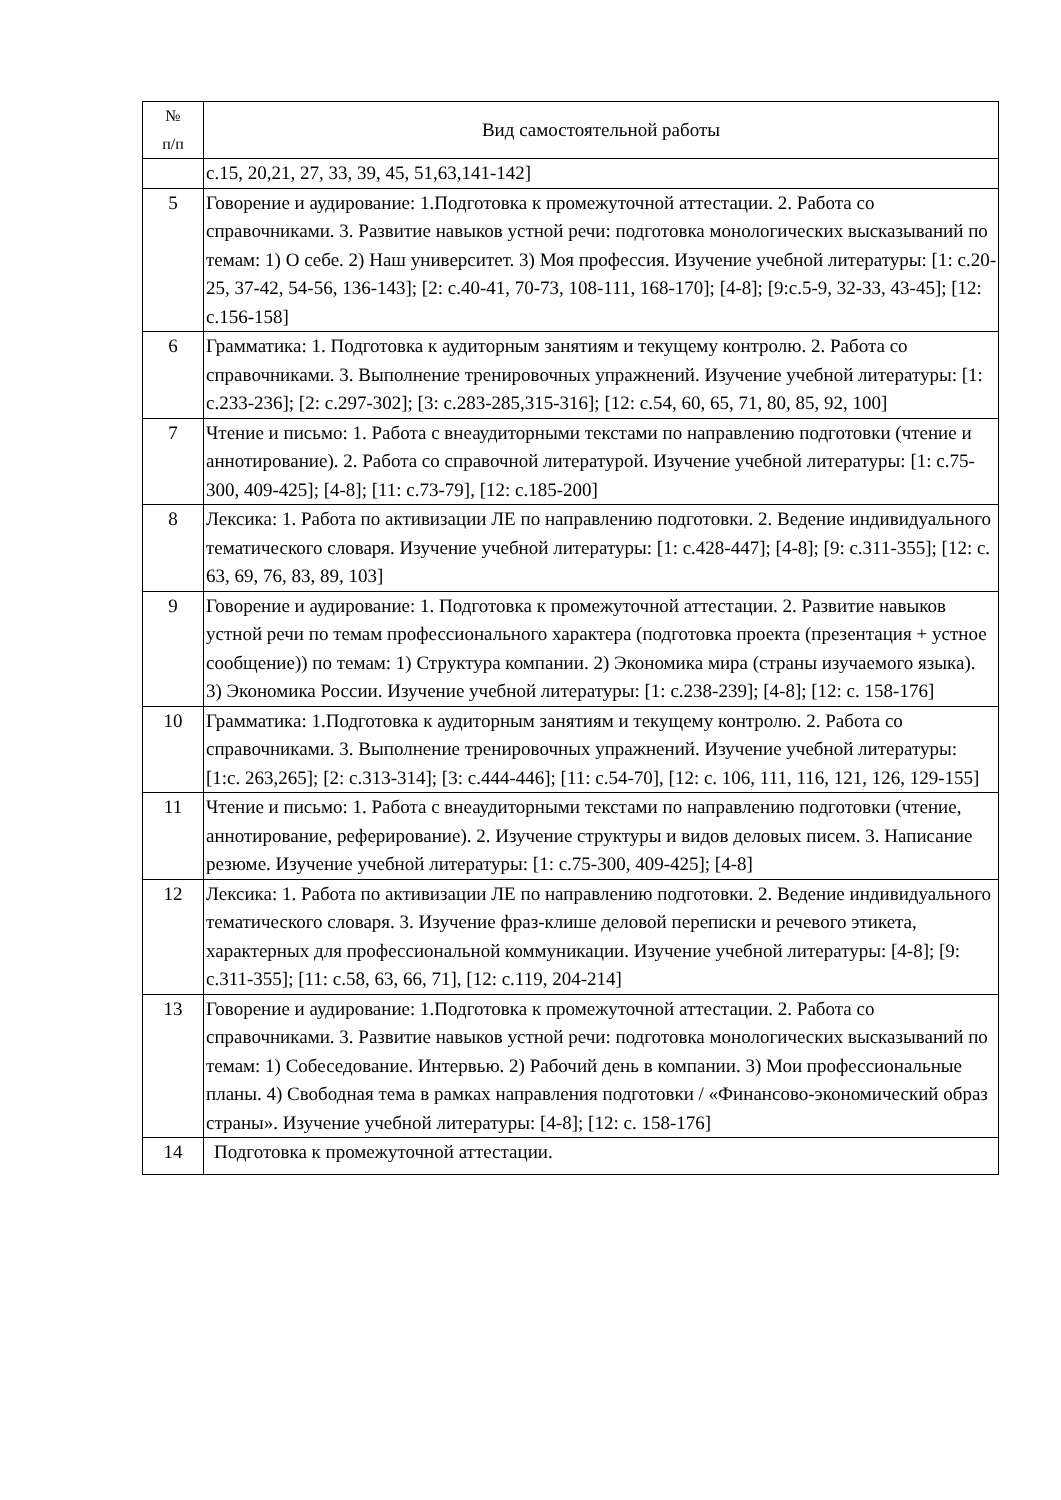| № п/п | Вид самостоятельной работы |
| --- | --- |
| | с.15, 20,21, 27, 33, 39, 45, 51,63,141-142] |
| 5 | Говорение и аудирование: 1.Подготовка к промежуточной аттестации. 2. Работа со справочниками. 3. Развитие навыков устной речи: подготовка монологических высказываний по темам: 1) О себе. 2) Наш университет. 3) Моя профессия. Изучение учебной литературы: [1: с.20-25, 37-42, 54-56, 136-143]; [2: с.40-41, 70-73, 108-111, 168-170]; [4-8]; [9:с.5-9, 32-33, 43-45]; [12: с.156-158] |
| 6 | Грамматика: 1. Подготовка к аудиторным занятиям и текущему контролю. 2. Работа со справочниками. 3. Выполнение тренировочных упражнений. Изучение учебной литературы: [1: с.233-236]; [2: с.297-302]; [3: с.283-285,315-316]; [12: с.54, 60, 65, 71, 80, 85, 92, 100] |
| 7 | Чтение и письмо: 1. Работа с внеаудиторными текстами по направлению подготовки (чтение и аннотирование). 2. Работа со справочной литературой. Изучение учебной литературы: [1: с.75-300, 409-425]; [4-8]; [11: с.73-79], [12: с.185-200] |
| 8 | Лексика: 1. Работа по активизации ЛЕ по направлению подготовки. 2. Ведение индивидуального тематического словаря. Изучение учебной литературы: [1: с.428-447]; [4-8]; [9: с.311-355]; [12: с. 63, 69, 76, 83, 89, 103] |
| 9 | Говорение и аудирование: 1. Подготовка к промежуточной аттестации. 2. Развитие навыков устной речи по темам профессионального характера (подготовка проекта (презентация + устное сообщение)) по темам: 1) Структура компании. 2) Экономика мира (страны изучаемого языка). 3) Экономика России. Изучение учебной литературы: [1: с.238-239]; [4-8]; [12: с. 158-176] |
| 10 | Грамматика: 1.Подготовка к аудиторным занятиям и текущему контролю. 2. Работа со справочниками. 3. Выполнение тренировочных упражнений. Изучение учебной литературы: [1:с. 263,265]; [2: с.313-314]; [3: с.444-446]; [11: с.54-70], [12: с. 106, 111, 116, 121, 126, 129-155] |
| 11 | Чтение и письмо: 1. Работа с внеаудиторными текстами по направлению подготовки (чтение, аннотирование, реферирование). 2. Изучение структуры и видов деловых писем. 3. Написание резюме. Изучение учебной литературы: [1: с.75-300, 409-425]; [4-8] |
| 12 | Лексика: 1. Работа по активизации ЛЕ по направлению подготовки. 2. Ведение индивидуального тематического словаря. 3. Изучение фраз-клише деловой переписки и речевого этикета, характерных для профессиональной коммуникации. Изучение учебной литературы: [4-8]; [9: с.311-355]; [11: с.58, 63, 66, 71], [12: с.119, 204-214] |
| 13 | Говорение и аудирование: 1.Подготовка к промежуточной аттестации. 2. Работа со справочниками. 3. Развитие навыков устной речи: подготовка монологических высказываний по темам: 1) Собеседование. Интервью. 2) Рабочий день в компании. 3) Мои профессиональные планы. 4) Свободная тема в рамках направления подготовки / «Финансово-экономический образ страны». Изучение учебной литературы: [4-8]; [12: с. 158-176] |
| 14 | Подготовка к промежуточной аттестации. |